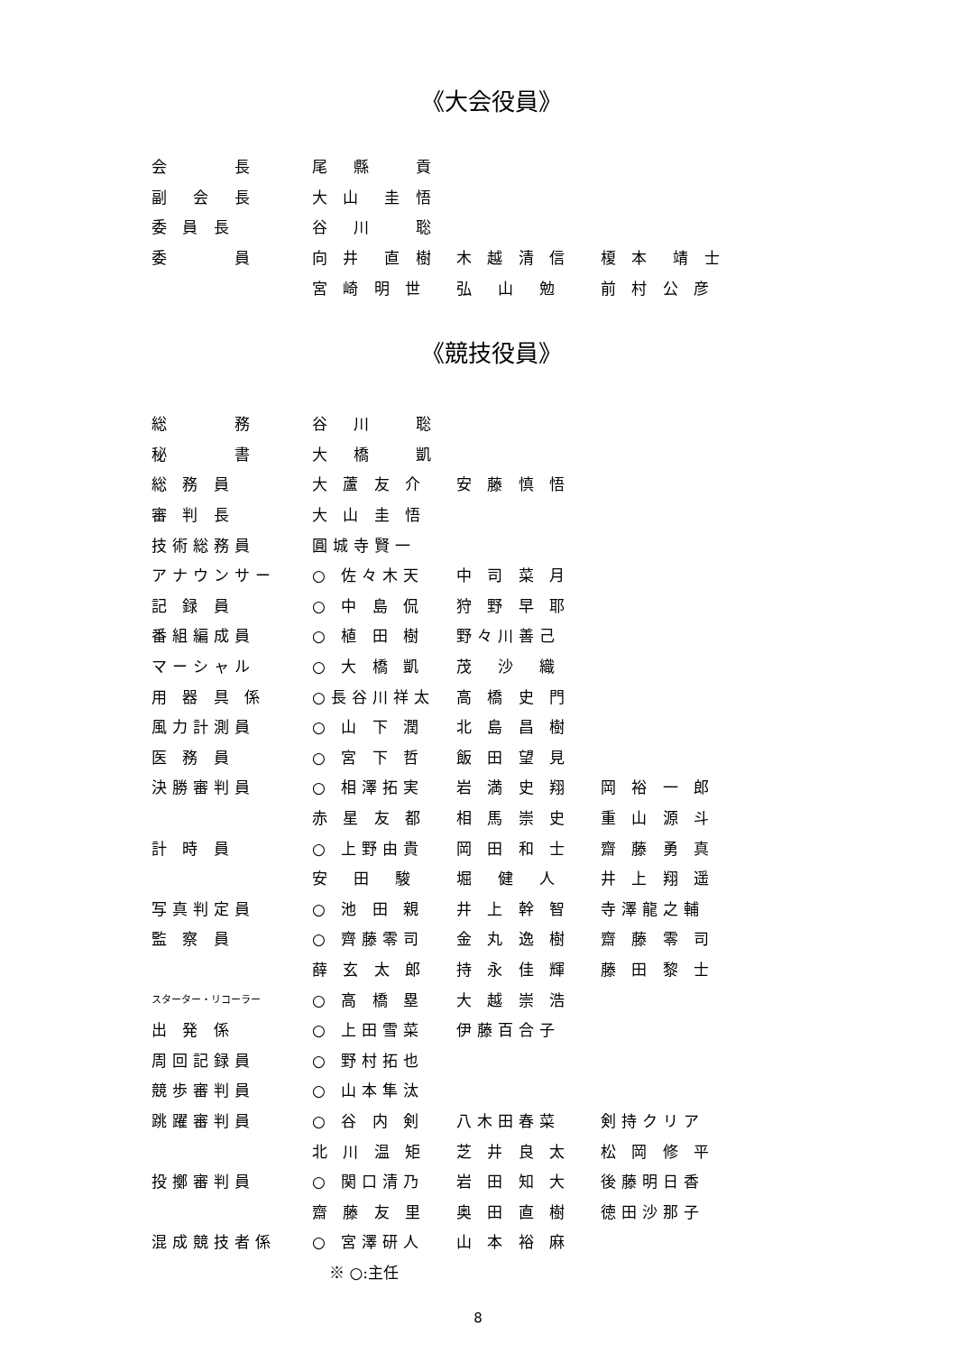《大会役員》
| 会 長 | 尾 縣 貢 | | |
| 副 会 長 | 大 山 圭 悟 | | |
| 委 員 長 | 谷 川 聡 | | |
| 委 員 | 向 井 直 樹 | 木 越 清 信 | 榎 本 靖 士 |
| | 宮 崎 明 世 | 弘 山 勉 | 前 村 公 彦 |
《競技役員》
| 総 務 | 谷 川 聡 | | |
| 秘 書 | 大 橋 凱 | | |
| 総 務 員 | 大 蘆 友 介 | 安 藤 慎 悟 | |
| 審 判 長 | 大 山 圭 悟 | | |
| 技術総務員 | 圓城寺賢一 | | |
| アナウンサー | ○ 佐々木天 | 中 司 菜 月 | |
| 記 録 員 | ○ 中 島 侃 | 狩 野 早 耶 | |
| 番組編成員 | ○ 植 田 樹 | 野々川善己 | |
| マーシャル | ○ 大 橋 凱 | 茂 沙 織 | |
| 用 器 具 係 | ○長谷川祥太 | 高 橋 史 門 | |
| 風力計測員 | ○ 山 下 潤 | 北 島 昌 樹 | |
| 医 務 員 | ○ 宮 下 哲 | 飯 田 望 見 | |
| 決勝審判員 | ○ 相澤拓実 | 岩 満 史 翔 | 岡 裕 一 郎 |
| | 赤 星 友 都 | 相 馬 崇 史 | 重 山 源 斗 |
| 計 時 員 | ○ 上野由貴 | 岡 田 和 士 | 齋 藤 勇 真 |
| | 安 田 駿 | 堀 健 人 | 井 上 翔 遥 |
| 写真判定員 | ○ 池 田 親 | 井 上 幹 智 | 寺澤龍之輔 |
| 監 察 員 | ○ 齊藤零司 | 金 丸 逸 樹 | 齋 藤 零 司 |
| | 薛 玄 太 郎 | 持 永 佳 輝 | 藤 田 黎 士 |
| スターター・リコーラー | ○ 高 橋 塁 | 大 越 崇 浩 | |
| 出 発 係 | ○ 上田雪菜 | 伊藤百合子 | |
| 周回記録員 | ○ 野村拓也 | | |
| 競歩審判員 | ○ 山本隼汰 | | |
| 跳躍審判員 | ○ 谷 内 剣 | 八木田春菜 | 剣持クリア |
| | 北 川 温 矩 | 芝 井 良 太 | 松 岡 修 平 |
| 投擲審判員 | ○ 関口清乃 | 岩 田 知 大 | 後藤明日香 |
| | 齋 藤 友 里 | 奥 田 直 樹 | 徳田沙那子 |
| 混成競技者係 | ○ 宮澤研人 | 山 本 裕 麻 | |
※ ○:主任
8